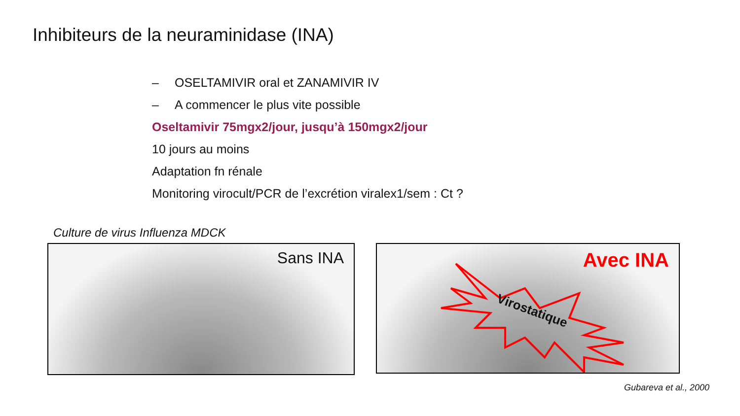Inhibiteurs de la neuraminidase (INA)
– OSELTAMIVIR oral et ZANAMIVIR IV
– A commencer le plus vite possible
Oseltamivir 75mgx2/jour, jusqu’à 150mgx2/jour
10 jours au moins
Adaptation fn rénale
Monitoring virocult/PCR de l’excrétion viralex1/sem : Ct ?
Culture de virus Influenza MDCK
Sans INA Avec INA
Virostatique
Gubareva et al., 2000